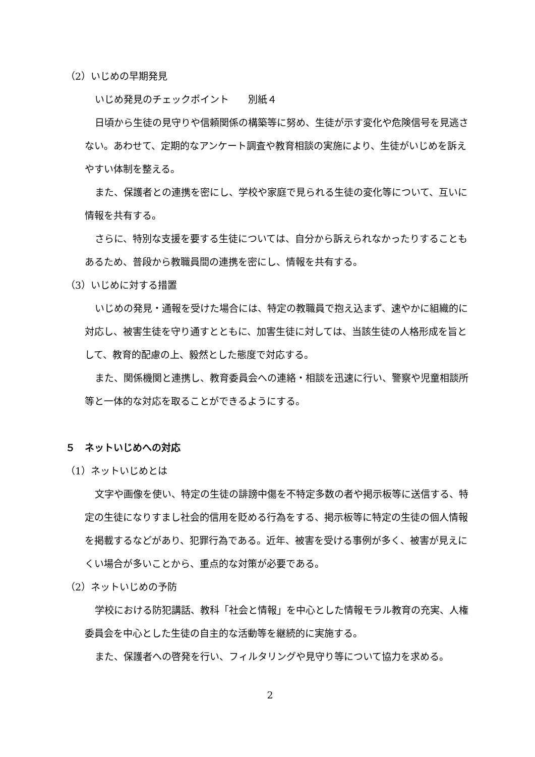（2）いじめの早期発見
いじめ発見のチェックポイント　　別紙４
日頃から生徒の見守りや信頼関係の構築等に努め、生徒が示す変化や危険信号を見逃さない。あわせて、定期的なアンケート調査や教育相談の実施により、生徒がいじめを訴えやすい体制を整える。
また、保護者との連携を密にし、学校や家庭で見られる生徒の変化等について、互いに情報を共有する。
さらに、特別な支援を要する生徒については、自分から訴えられなかったりすることもあるため、普段から教職員間の連携を密にし、情報を共有する。
（3）いじめに対する措置
いじめの発見・通報を受けた場合には、特定の教職員で抱え込まず、速やかに組織的に対応し、被害生徒を守り通すとともに、加害生徒に対しては、当該生徒の人格形成を旨として、教育的配慮の上、毅然とした態度で対応する。
また、関係機関と連携し、教育委員会への連絡・相談を迅速に行い、警察や児童相談所等と一体的な対応を取ることができるようにする。
５　ネットいじめへの対応
（1）ネットいじめとは
文字や画像を使い、特定の生徒の誹謗中傷を不特定多数の者や掲示板等に送信する、特定の生徒になりすまし社会的信用を貶める行為をする、掲示板等に特定の生徒の個人情報を掲載するなどがあり、犯罪行為である。近年、被害を受ける事例が多く、被害が見えにくい場合が多いことから、重点的な対策が必要である。
（2）ネットいじめの予防
学校における防犯講話、教科「社会と情報」を中心とした情報モラル教育の充実、人権委員会を中心とした生徒の自主的な活動等を継続的に実施する。
また、保護者への啓発を行い、フィルタリングや見守り等について協力を求める。
2